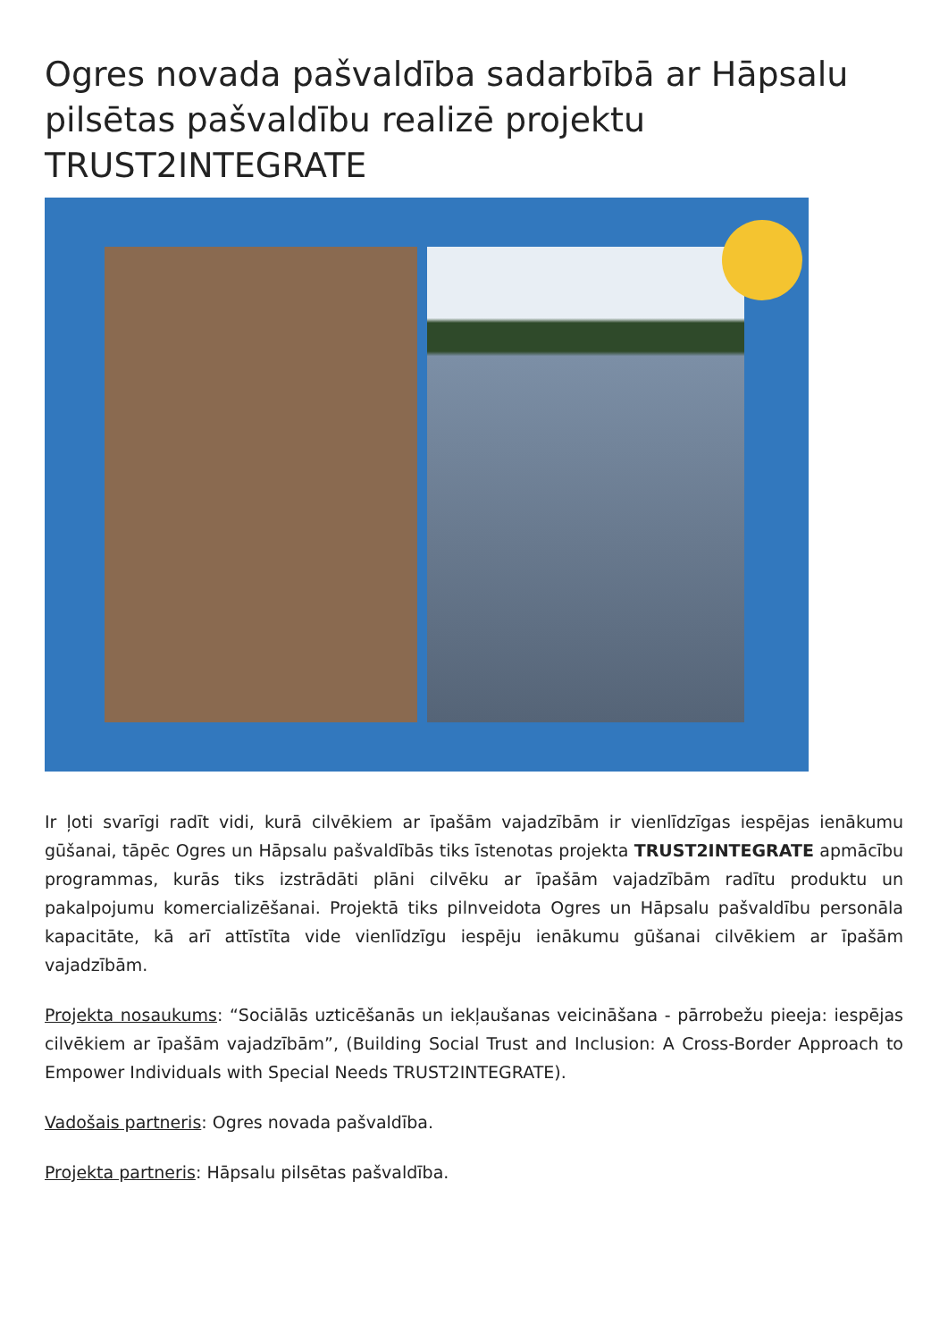Ogres novada pašvaldība sadarbībā ar Hāpsalu pilsētas pašvaldību realizē projektu TRUST2INTEGRATE
Ir ļoti svarīgi radīt vidi, kurā cilvēkiem ar īpašām vajadzībām ir vienlīdzīgas iespējas ienākumu gūšanai, tāpēc Ogres un Hāpsalu pašvaldībās tiks īstenotas projekta TRUST2INTEGRATE apmācību programmas, kurās tiks izstrādāti plāni cilvēku ar īpašām vajadzībām radītu produktu un pakalpojumu komercializēšanai. Projektā tiks pilnveidota Ogres un Hāpsalu pašvaldību personāla kapacitāte, kā arī attīstīta vide vienlīdzīgu iespēju ienākumu gūšanai cilvēkiem ar īpašām vajadzībām.
Projekta nosaukums: “Sociālās uzticēšanās un iekļaušanas veicināšana - pārrobežu pieeja: iespējas cilvēkiem ar īpašām vajadzībām”, (Building Social Trust and Inclusion: A Cross-Border Approach to Empower Individuals with Special Needs TRUST2INTEGRATE).
Vadošais partneris: Ogres novada pašvaldība.
Projekta partneris: Hāpsalu pilsētas pašvaldība.